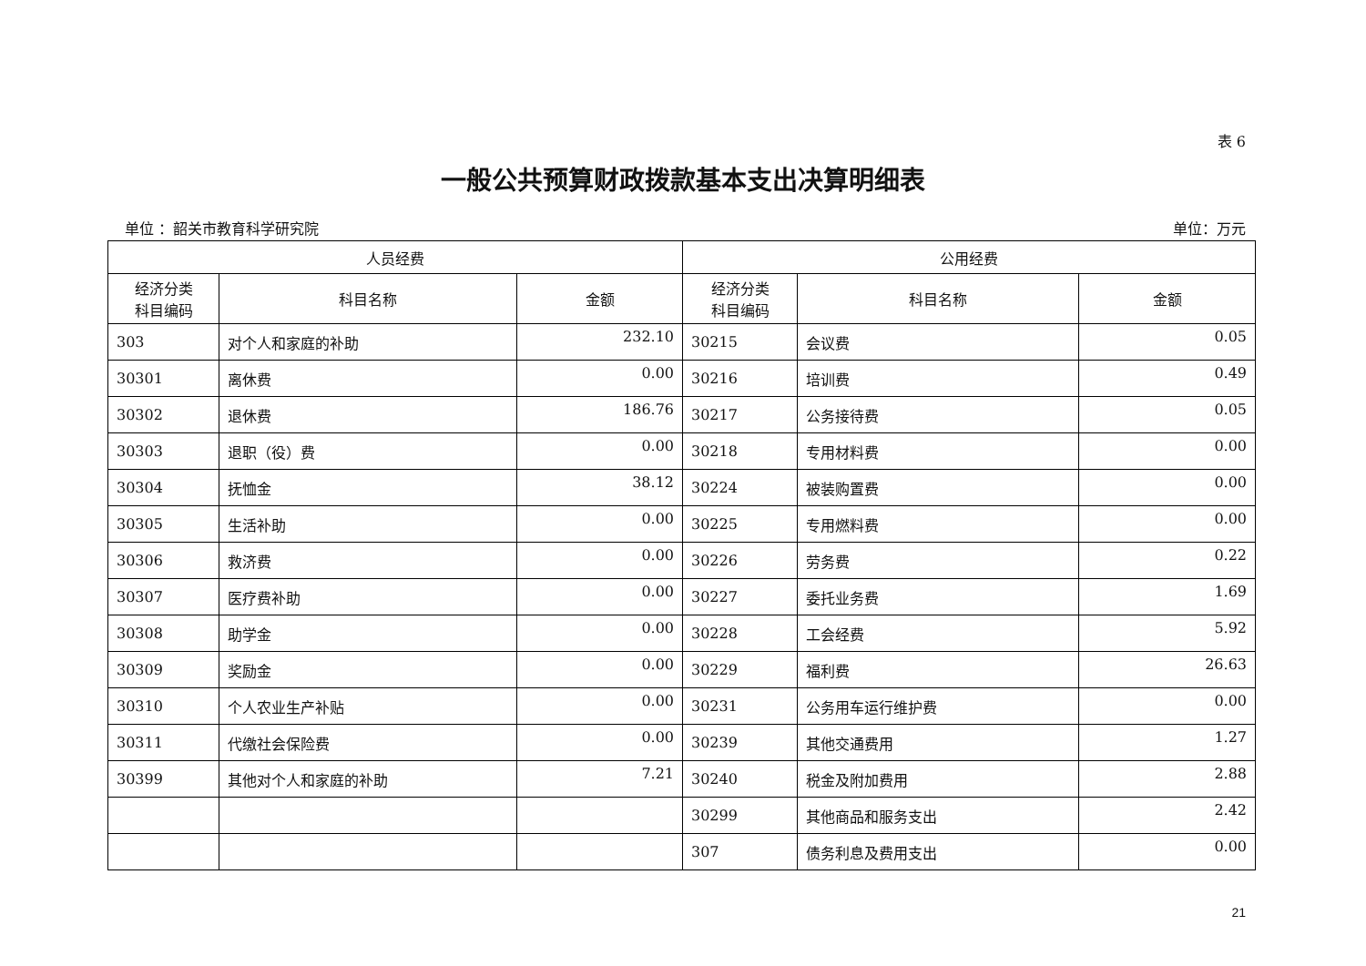表 6
一般公共预算财政拨款基本支出决算明细表
单位 ：韶关市教育科学研究院 单位：万元
| 人员经费 | | | 公用经费 | | |
| --- | --- | --- | --- | --- | --- |
| 经济分类 科目编码 | 科目名称 | 金额 | 经济分类 科目编码 | 科目名称 | 金额 |
| 303 | 对个人和家庭的补助 | 232.10 | 30215 | 会议费 | 0.05 |
| 30301 | 离休费 | 0.00 | 30216 | 培训费 | 0.49 |
| 30302 | 退休费 | 186.76 | 30217 | 公务接待费 | 0.05 |
| 30303 | 退职（役）费 | 0.00 | 30218 | 专用材料费 | 0.00 |
| 30304 | 抚恤金 | 38.12 | 30224 | 被装购置费 | 0.00 |
| 30305 | 生活补助 | 0.00 | 30225 | 专用燃料费 | 0.00 |
| 30306 | 救济费 | 0.00 | 30226 | 劳务费 | 0.22 |
| 30307 | 医疗费补助 | 0.00 | 30227 | 委托业务费 | 1.69 |
| 30308 | 助学金 | 0.00 | 30228 | 工会经费 | 5.92 |
| 30309 | 奖励金 | 0.00 | 30229 | 福利费 | 26.63 |
| 30310 | 个人农业生产补贴 | 0.00 | 30231 | 公务用车运行维护费 | 0.00 |
| 30311 | 代缴社会保险费 | 0.00 | 30239 | 其他交通费用 | 1.27 |
| 30399 | 其他对个人和家庭的补助 | 7.21 | 30240 | 税金及附加费用 | 2.88 |
| | | | 30299 | 其他商品和服务支出 | 2.42 |
| | | | 307 | 债务利息及费用支出 | 0.00 |
21